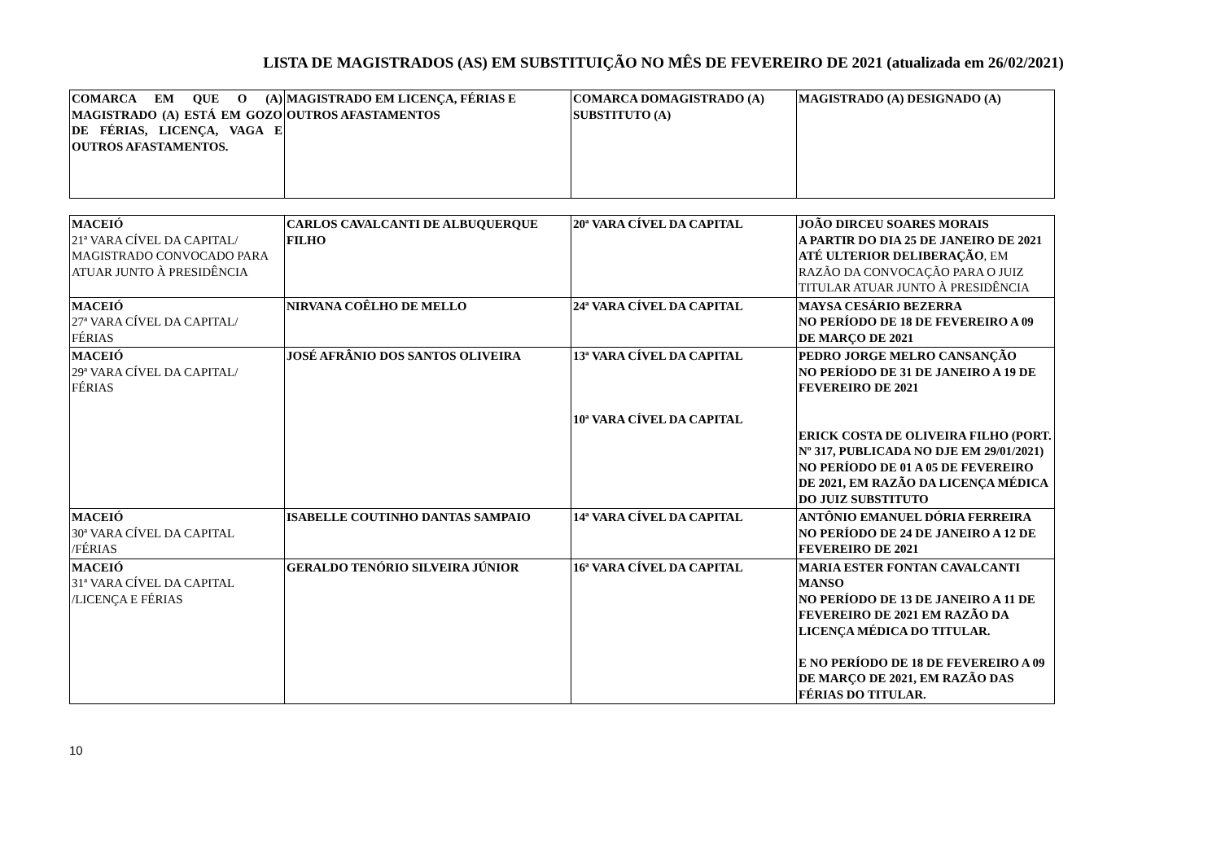LISTA DE MAGISTRADOS (AS) EM SUBSTITUIÇÃO NO MÊS DE FEVEREIRO DE 2021 (atualizada em 26/02/2021)
| COMARCA EM QUE O (A) MAGISTRADO (A) ESTÁ EM GOZO DE FÉRIAS, LICENÇA, VAGA E OUTROS AFASTAMENTOS. | MAGISTRADO EM LICENÇA, FÉRIAS E OUTROS AFASTAMENTOS | COMARCA DOMAGISTRADO (A) SUBSTITUTO (A) | MAGISTRADO (A) DESIGNADO (A) |
| MACEIÓ 21ª VARA CÍVEL DA CAPITAL/ MAGISTRADO CONVOCADO PARA ATUAR JUNTO À PRESIDÊNCIA | CARLOS CAVALCANTI DE ALBUQUERQUE FILHO | 20ª VARA CÍVEL DA CAPITAL | JOÃO DIRCEU SOARES MORAIS A PARTIR DO DIA 25 DE JANEIRO DE 2021 ATÉ ULTERIOR DELIBERAÇÃO , EM RAZÃO DA CONVOCAÇÃO PARA O JUIZ TITULAR ATUAR JUNTO À PRESIDÊNCIA |
| MACEIÓ 27ª VARA CÍVEL DA CAPITAL/ FÉRIAS | NIRVANA COÊLHO DE MELLO | 24ª VARA CÍVEL DA CAPITAL | MAYSA CESÁRIO BEZERRA NO PERÍODO DE 18 DE FEVEREIRO A 09 DE MARÇO DE 2021 |
| MACEIÓ 29ª VARA CÍVEL DA CAPITAL/ FÉRIAS | JOSÉ AFRÂNIO DOS SANTOS OLIVEIRA | 13ª VARA CÍVEL DA CAPITAL 10ª VARA CÍVEL DA CAPITAL | PEDRO JORGE MELRO CANSANÇÃO NO PERÍODO DE 31 DE JANEIRO A 19 DE FEVEREIRO DE 2021 ERICK COSTA DE OLIVEIRA FILHO (PORT. Nº 317, PUBLICADA NO DJE EM 29/01/2021) NO PERÍODO DE 01 A 05 DE FEVEREIRO DE 2021, EM RAZÃO DA LICENÇA MÉDICA DO JUIZ SUBSTITUTO |
| MACEIÓ 30ª VARA CÍVEL DA CAPITAL /FÉRIAS | ISABELLE COUTINHO DANTAS SAMPAIO | 14ª VARA CÍVEL DA CAPITAL | ANTÔNIO EMANUEL DÓRIA FERREIRA NO PERÍODO DE 24 DE JANEIRO A 12 DE FEVEREIRO DE 2021 |
| MACEIÓ 31ª VARA CÍVEL DA CAPITAL /LICENÇA E FÉRIAS | GERALDO TENÓRIO SILVEIRA JÚNIOR | 16ª VARA CÍVEL DA CAPITAL | MARIA ESTER FONTAN CAVALCANTI MANSO NO PERÍODO DE 13 DE JANEIRO A 11 DE FEVEREIRO DE 2021 EM RAZÃO DA LICENÇA MÉDICA DO TITULAR. E NO PERÍODO DE 18 DE FEVEREIRO A 09 DE MARÇO DE 2021, EM RAZÃO DAS FÉRIAS DO TITULAR. |
10